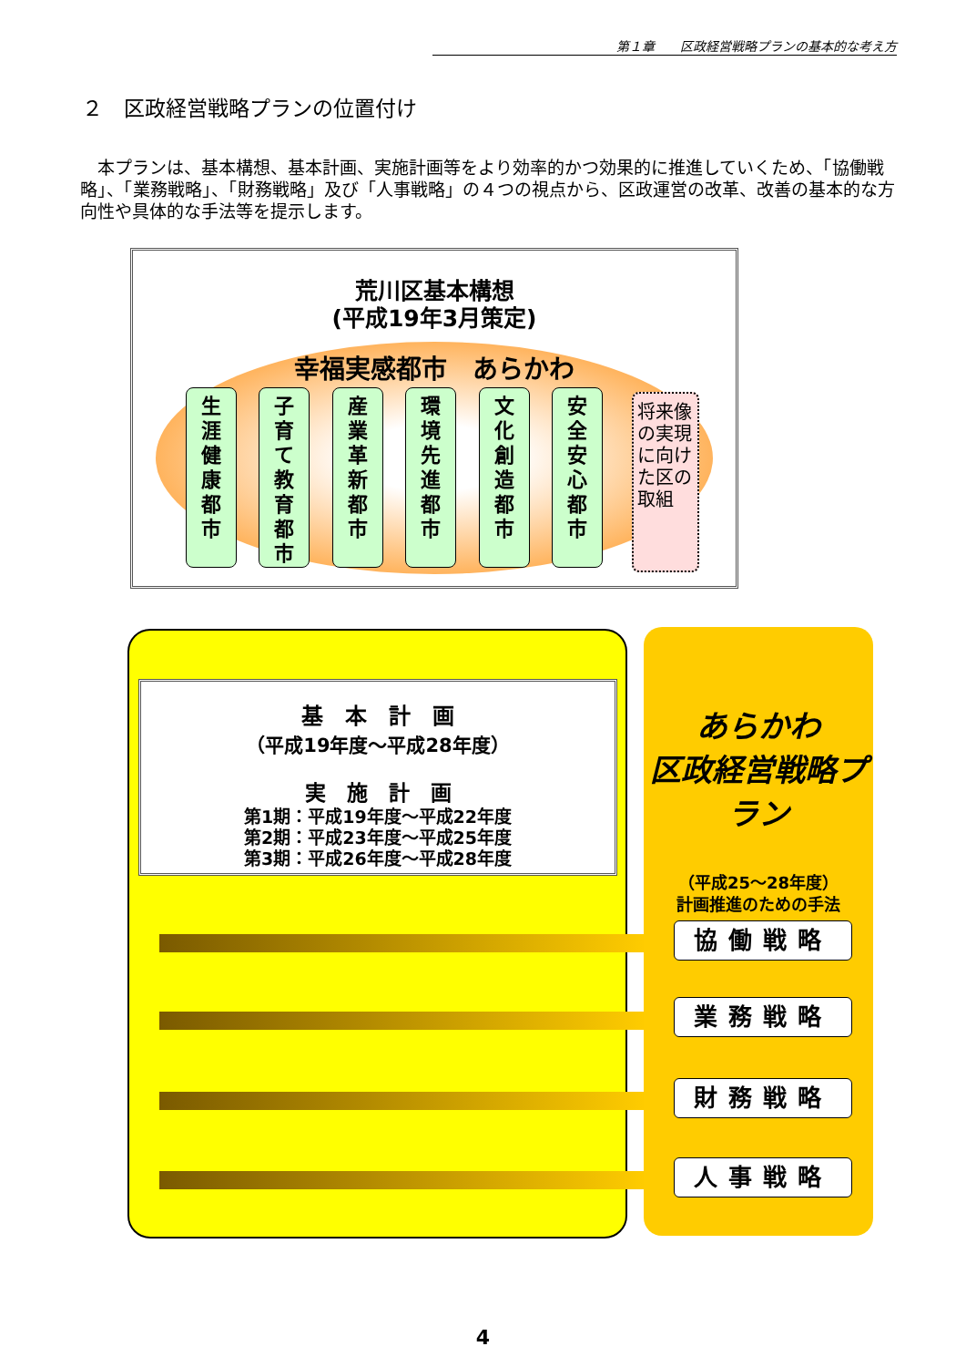第１章　　区政経営戦略プランの基本的な考え方
２　区政経営戦略プランの位置付け
　本プランは、基本構想、基本計画、実施計画等をより効率的かつ効果的に推進していくため、「協働戦略」、「業務戦略」、「財務戦略」及び「人事戦略」の４つの視点から、区政運営の改革、改善の基本的な方向性や具体的な手法等を提示します。
荒川区基本構想
(平成19年3月策定)
幸福実感都市　あらかわ
生
涯
健
康
都
市
子
育
て
教
育
都
市
産
業
革
新
都
市
環
境
先
進
都
市
文
化
創
造
都
市
安
全
安
心
都
市
将来像の実現に向けた区の取組
基　本　計　画
（平成19年度～平成28年度）
実　施　計　画
第1期：平成19年度～平成22年度
第2期：平成23年度～平成25年度
第3期：平成26年度～平成28年度
あらかわ
区政経営戦略プラン
（平成25～28年度）
計画推進のための手法
協働戦略
業務戦略
財務戦略
人事戦略
4